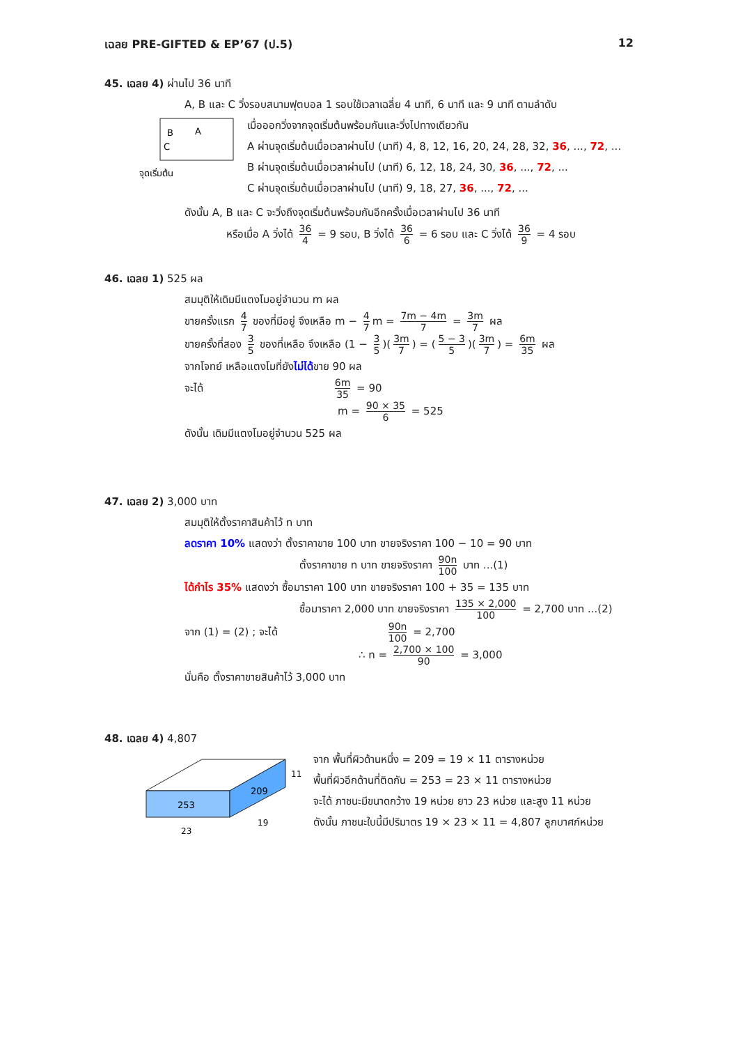เฉลย PRE-GIFTED & EP’67 (ป.5) 12
45. เฉลย 4) ผ่านไป 36 นาที
A, B และ C วิ่งรอบสนามฟุตบอล 1 รอบใช้เวลาเฉลี่ย 4 นาที, 6 นาที และ 9 นาที ตามลำดับ
B
A
C
จุดเริ่มต้น
เมื่อออกวิ่งจากจุดเริ่มต้นพร้อมกันและวิ่งไปทางเดียวกัน
A ผ่านจุดเริ่มต้นเมื่อเวลาผ่านไป (นาที) 4, 8, 12, 16, 20, 24, 28, 32, 36, ..., 72, ...
B ผ่านจุดเริ่มต้นเมื่อเวลาผ่านไป (นาที) 6, 12, 18, 24, 30, 36, ..., 72, ...
C ผ่านจุดเริ่มต้นเมื่อเวลาผ่านไป (นาที) 9, 18, 27, 36, ..., 72, ...
ดังนั้น A, B และ C จะวิ่งถึงจุดเริ่มต้นพร้อมกันอีกครั้งเมื่อเวลาผ่านไป 36 นาที
หรือเมื่อ A วิ่งได้ 36 4 = 9 รอบ, B วิ่งได้ 36 6 = 6 รอบ และ C วิ่งได้ 36 9 = 4 รอบ
46. เฉลย 1) 525 ผล
สมมุติให้เดิมมีแตงโมอยู่จำนวน m ผล
ขายครั้งแรก 4 7 ของที่มีอยู่ จึงเหลือ m − 4 7 m = 7m − 4m 7 = 3m 7 ผล
ขายครั้งที่สอง 3 5 ของที่เหลือ จึงเหลือ (1 − 3 5)(3m 7) = (5 − 3 5)(3m 7) = 6m 35 ผล
จากโจทย์ เหลือแตงโมที่ยังไม่ได้ขาย 90 ผล
จะได้ 6m 35 = 90
m = 90 × 35 6 = 525
ดังนั้น เดิมมีแตงโมอยู่จำนวน 525 ผล
47. เฉลย 2) 3,000 บาท
สมมุติให้ตั้งราคาสินค้าไว้ n บาท
ลดราคา 10% แสดงว่า ตั้งราคาขาย 100 บาท ขายจริงราคา 100 − 10 = 90 บาท
ตั้งราคาขาย n บาท ขายจริงราคา 90n 100 บาท ...(1)
ได้กำไร 35% แสดงว่า ซื้อมาราคา 100 บาท ขายจริงราคา 100 + 35 = 135 บาท
ซื้อมาราคา 2,000 บาท ขายจริงราคา 135 × 2,000 100 = 2,700 บาท ...(2)
จาก (1) = (2) ; จะได้ 90n 100 = 2,700
∴ n = 2,700 × 100 90 = 3,000
นั่นคือ ตั้งราคาขายสินค้าไว้ 3,000 บาท
48. เฉลย 4) 4,807
253
209
11
19
23
จาก พื้นที่ผิวด้านหนึ่ง = 209 = 19 × 11 ตารางหน่วย
พื้นที่ผิวอีกด้านที่ติดกัน = 253 = 23 × 11 ตารางหน่วย
จะได้ ภาชนะมีขนาดกว้าง 19 หน่วย ยาว 23 หน่วย และสูง 11 หน่วย
ดังนั้น ภาชนะใบนี้มีปริมาตร 19 × 23 × 11 = 4,807 ลูกบาศก์หน่วย